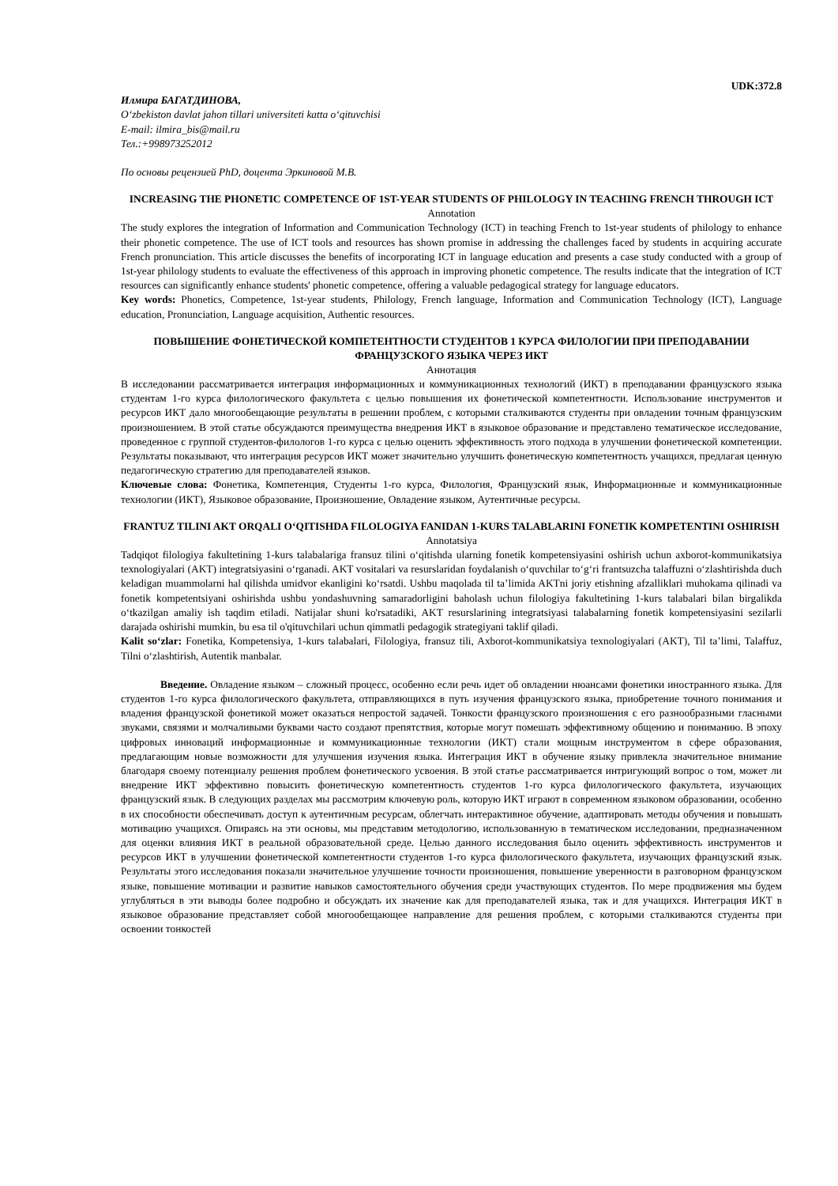UDK:372.8
Илмира БАГАТДИНОВА,
O‘zbekiston davlat jahon tillari universiteti katta o‘qituvchisi
E-mail: ilmira_bis@mail.ru
Тел.:+998973252012
По основы рецензией PhD, доцента Эркиновой М.В.
INCREASING THE PHONETIC COMPETENCE OF 1ST-YEAR STUDENTS OF PHILOLOGY IN TEACHING FRENCH THROUGH ICT
Annotation
The study explores the integration of Information and Communication Technology (ICT) in teaching French to 1st-year students of philology to enhance their phonetic competence. The use of ICT tools and resources has shown promise in addressing the challenges faced by students in acquiring accurate French pronunciation. This article discusses the benefits of incorporating ICT in language education and presents a case study conducted with a group of 1st-year philology students to evaluate the effectiveness of this approach in improving phonetic competence. The results indicate that the integration of ICT resources can significantly enhance students' phonetic competence, offering a valuable pedagogical strategy for language educators.
Key words: Phonetics, Competence, 1st-year students, Philology, French language, Information and Communication Technology (ICT), Language education, Pronunciation, Language acquisition, Authentic resources.
ПОВЫШЕНИЕ ФОНЕТИЧЕСКОЙ КОМПЕТЕНТНОСТИ СТУДЕНТОВ 1 КУРСА ФИЛОЛОГИИ ПРИ ПРЕПОДАВАНИИ ФРАНЦУЗСКОГО ЯЗЫКА ЧЕРЕЗ ИКТ
Аннотация
В исследовании рассматривается интеграция информационных и коммуникационных технологий (ИКТ) в преподавании французского языка студентам 1-го курса филологического факультета с целью повышения их фонетической компетентности. Использование инструментов и ресурсов ИКТ дало многообещающие результаты в решении проблем, с которыми сталкиваются студенты при овладении точным французским произношением. В этой статье обсуждаются преимущества внедрения ИКТ в языковое образование и представлено тематическое исследование, проведенное с группой студентов-филологов 1-го курса с целью оценить эффективность этого подхода в улучшении фонетической компетенции. Результаты показывают, что интеграция ресурсов ИКТ может значительно улучшить фонетическую компетентность учащихся, предлагая ценную педагогическую стратегию для преподавателей языков.
Ключевые слова: Фонетика, Компетенция, Студенты 1-го курса, Филология, Французский язык, Информационные и коммуникационные технологии (ИКТ), Языковое образование, Произношение, Овладение языком, Аутентичные ресурсы.
FRANTUZ TILINI AKT ORQALI O‘QITISHDA FILOLOGIYA FANIDAN 1-KURS TALABLARINI FONETIK KOMPETENTINI OSHIRISH
Annotatsiya
Tadqiqot filologiya fakultetining 1-kurs talabalariga fransuz tilini o‘qitishda ularning fonetik kompetensiyasini oshirish uchun axborot-kommunikatsiya texnologiyalari (AKT) integratsiyasini o‘rganadi. AKT vositalari va resurslaridan foydalanish o‘quvchilar to‘g‘ri frantsuzcha talaffuzni o‘zlashtirishda duch keladigan muammolarni hal qilishda umidvor ekanligini ko‘rsatdi. Ushbu maqolada til ta’limida AKTni joriy etishning afzalliklari muhokama qilinadi va fonetik kompetentsiyani oshirishda ushbu yondashuvning samaradorligini baholash uchun filologiya fakultetining 1-kurs talabalari bilan birgalikda o‘tkazilgan amaliy ish taqdim etiladi. Natijalar shuni ko'rsatadiki, AKT resurslarining integratsiyasi talabalarning fonetik kompetensiyasini sezilarli darajada oshirishi mumkin, bu esa til o'qituvchilari uchun qimmatli pedagogik strategiyani taklif qiladi.
Kalit so‘zlar: Fonetika, Kompetensiya, 1-kurs talabalari, Filologiya, fransuz tili, Axborot-kommunikatsiya texnologiyalari (AKT), Til ta’limi, Talaffuz, Tilni o‘zlashtirish, Autentik manbalar.
Введение. Овладение языком – сложный процесс, особенно если речь идет об овладении нюансами фонетики иностранного языка. Для студентов 1-го курса филологического факультета, отправляющихся в путь изучения французского языка, приобретение точного понимания и владения французской фонетикой может оказаться непростой задачей. Тонкости французского произношения с его разнообразными гласными звуками, связями и молчаливыми буквами часто создают препятствия, которые могут помешать эффективному общению и пониманию. В эпоху цифровых инноваций информационные и коммуникационные технологии (ИКТ) стали мощным инструментом в сфере образования, предлагающим новые возможности для улучшения изучения языка. Интеграция ИКТ в обучение языку привлекла значительное внимание благодаря своему потенциалу решения проблем фонетического усвоения. В этой статье рассматривается интригующий вопрос о том, может ли внедрение ИКТ эффективно повысить фонетическую компетентность студентов 1-го курса филологического факультета, изучающих французский язык. В следующих разделах мы рассмотрим ключевую роль, которую ИКТ играют в современном языковом образовании, особенно в их способности обеспечивать доступ к аутентичным ресурсам, облегчать интерактивное обучение, адаптировать методы обучения и повышать мотивацию учащихся. Опираясь на эти основы, мы представим методологию, использованную в тематическом исследовании, предназначенном для оценки влияния ИКТ в реальной образовательной среде. Целью данного исследования было оценить эффективность инструментов и ресурсов ИКТ в улучшении фонетической компетентности студентов 1-го курса филологического факультета, изучающих французский язык. Результаты этого исследования показали значительное улучшение точности произношения, повышение уверенности в разговорном французском языке, повышение мотивации и развитие навыков самостоятельного обучения среди участвующих студентов. По мере продвижения мы будем углубляться в эти выводы более подробно и обсуждать их значение как для преподавателей языка, так и для учащихся. Интеграция ИКТ в языковое образование представляет собой многообещающее направление для решения проблем, с которыми сталкиваются студенты при освоении тонкостей